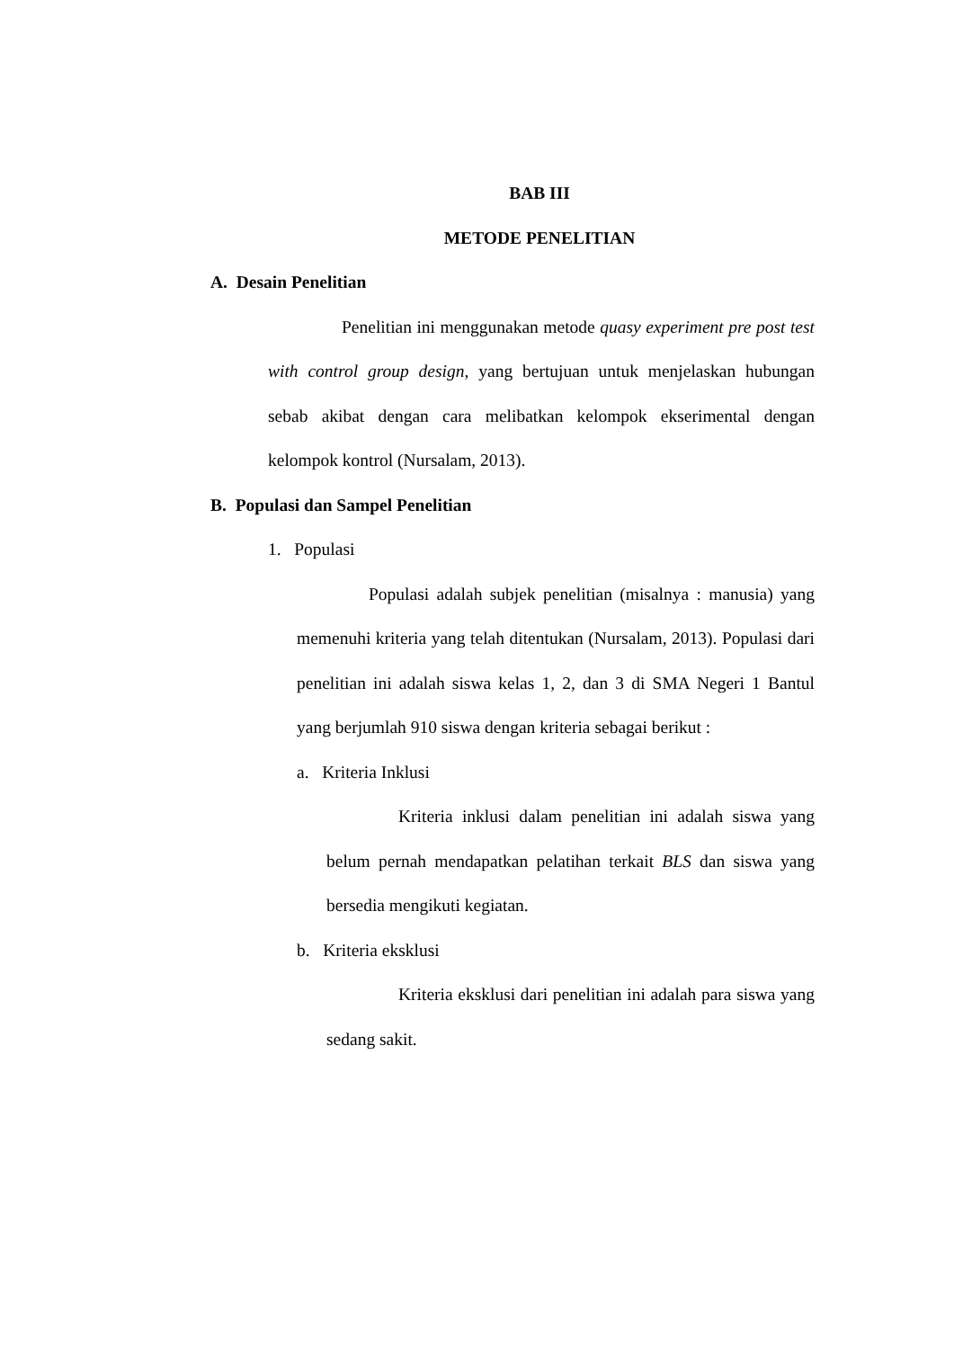BAB III
METODE PENELITIAN
A. Desain Penelitian
Penelitian ini menggunakan metode quasy experiment pre post test with control group design, yang bertujuan untuk menjelaskan hubungan sebab akibat dengan cara melibatkan kelompok ekserimental dengan kelompok kontrol (Nursalam, 2013).
B. Populasi dan Sampel Penelitian
1. Populasi
Populasi adalah subjek penelitian (misalnya : manusia) yang memenuhi kriteria yang telah ditentukan (Nursalam, 2013). Populasi dari penelitian ini adalah siswa kelas 1, 2, dan 3 di SMA Negeri 1 Bantul yang berjumlah 910 siswa dengan kriteria sebagai berikut :
a. Kriteria Inklusi
Kriteria inklusi dalam penelitian ini adalah siswa yang belum pernah mendapatkan pelatihan terkait BLS dan siswa yang bersedia mengikuti kegiatan.
b. Kriteria eksklusi
Kriteria eksklusi dari penelitian ini adalah para siswa yang sedang sakit.